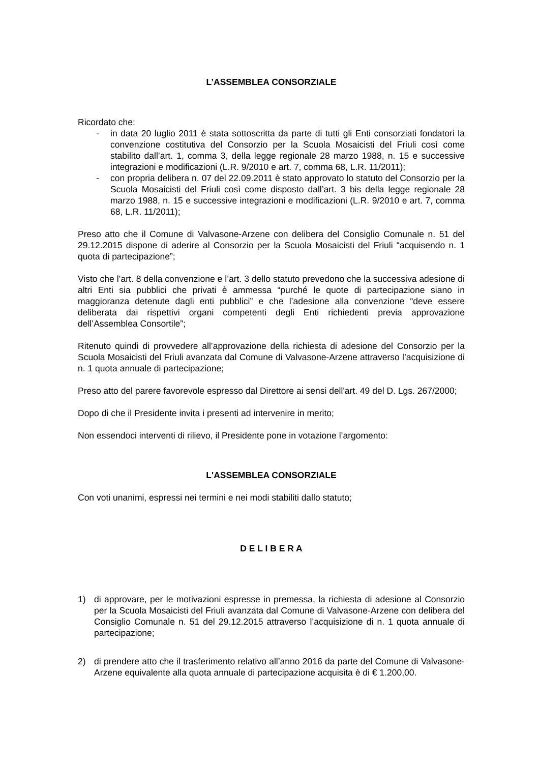L’ASSEMBLEA CONSORZIALE
Ricordato che:
- in data 20 luglio 2011 è stata sottoscritta da parte di tutti gli Enti consorziati fondatori la convenzione costitutiva del Consorzio per la Scuola Mosaicisti del Friuli così come stabilito dall’art. 1, comma 3, della legge regionale 28 marzo 1988, n. 15 e successive integrazioni e modificazioni (L.R. 9/2010 e art. 7, comma 68, L.R. 11/2011);
- con propria delibera n. 07 del 22.09.2011 è stato approvato lo statuto del Consorzio per la Scuola Mosaicisti del Friuli così come disposto dall’art. 3 bis della legge regionale 28 marzo 1988, n. 15 e successive integrazioni e modificazioni (L.R. 9/2010 e art. 7, comma 68, L.R. 11/2011);
Preso atto che il Comune di Valvasone-Arzene con delibera del Consiglio Comunale n. 51 del 29.12.2015 dispone di aderire al Consorzio per la Scuola Mosaicisti del Friuli “acquisendo n. 1 quota di partecipazione”;
Visto che l’art. 8 della convenzione e l’art. 3 dello statuto prevedono che la successiva adesione di altri Enti sia pubblici che privati è ammessa “purché le quote di partecipazione siano in maggioranza detenute dagli enti pubblici” e che l’adesione alla convenzione “deve essere deliberata dai rispettivi organi competenti degli Enti richiedenti previa approvazione dell’Assemblea Consortile”;
Ritenuto quindi di provvedere all’approvazione della richiesta di adesione del Consorzio per la Scuola Mosaicisti del Friuli avanzata dal Comune di Valvasone-Arzene attraverso l’acquisizione di n. 1 quota annuale di partecipazione;
Preso atto del parere favorevole espresso dal Direttore ai sensi dell'art. 49 del D. Lgs. 267/2000;
Dopo di che il Presidente invita i presenti ad intervenire in merito;
Non essendoci interventi di rilievo, il Presidente pone in votazione l’argomento:
L'ASSEMBLEA CONSORZIALE
Con voti unanimi, espressi nei termini e nei modi stabiliti dallo statuto;
D E L I B E R A
1) di approvare, per le motivazioni espresse in premessa, la richiesta di adesione al Consorzio per la Scuola Mosaicisti del Friuli avanzata dal Comune di Valvasone-Arzene con delibera del Consiglio Comunale n. 51 del 29.12.2015 attraverso l’acquisizione di n. 1 quota annuale di partecipazione;
2) di prendere atto che il trasferimento relativo all’anno 2016 da parte del Comune di Valvasone-Arzene equivalente alla quota annuale di partecipazione acquisita è di € 1.200,00.